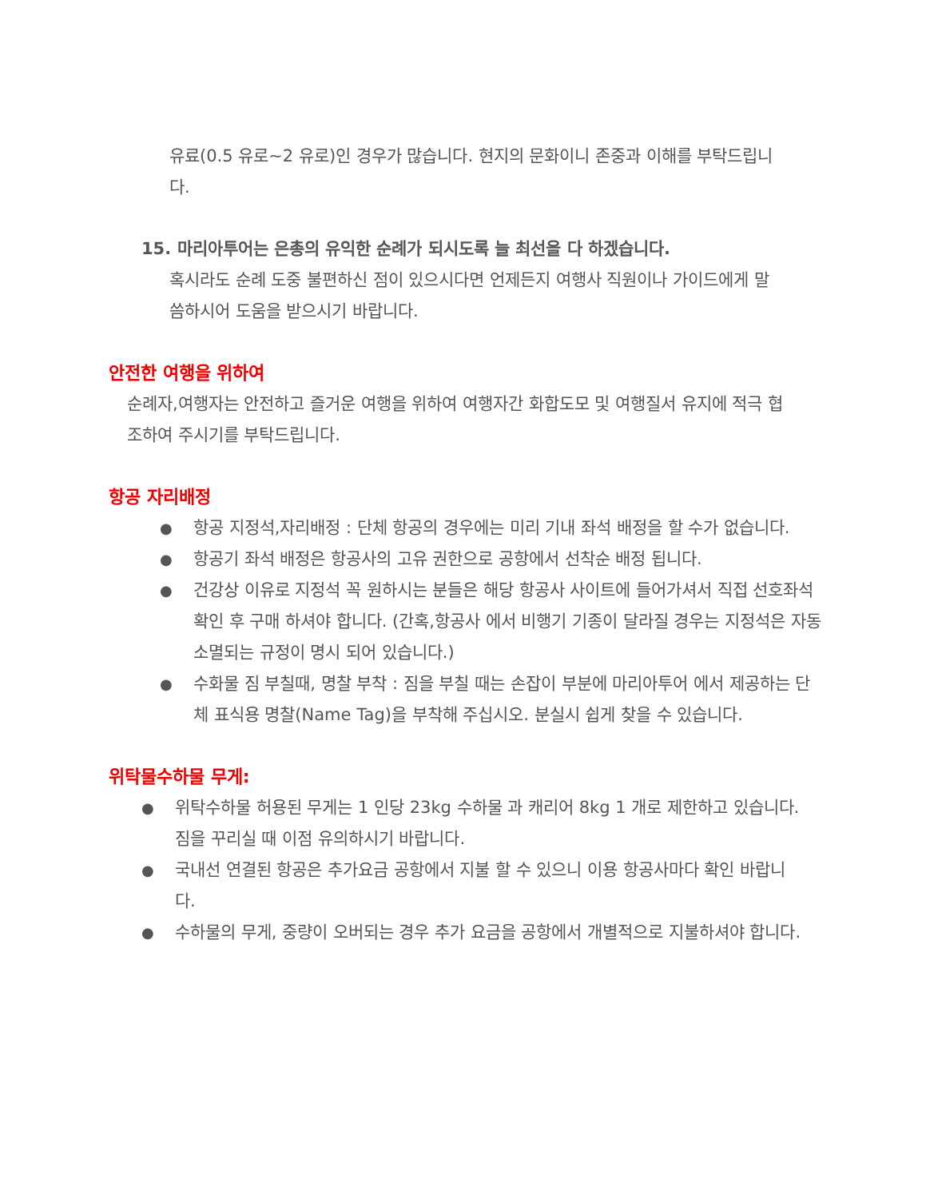유료(0.5 유로~2 유로)인 경우가 많습니다. 현지의 문화이니 존중과 이해를 부탁드립니다.
15. 마리아투어는 은총의 유익한 순례가 되시도록 늘 최선을 다 하겠습니다.
혹시라도 순례 도중 불편하신 점이 있으시다면 언제든지 여행사 직원이나 가이드에게 말씀하시어 도움을 받으시기 바랍니다.
안전한 여행을 위하여
순례자,여행자는 안전하고 즐거운 여행을 위하여 여행자간 화합도모 및 여행질서 유지에 적극 협조하여 주시기를 부탁드립니다.
항공 자리배정
● 항공 지정석,자리배정 : 단체 항공의 경우에는 미리 기내 좌석 배정을 할 수가 없습니다.
● 항공기 좌석 배정은 항공사의 고유 권한으로 공항에서 선착순 배정 됩니다.
● 건강상 이유로 지정석 꼭 원하시는 분들은 해당 항공사 사이트에 들어가셔서 직접 선호좌석 확인 후 구매 하셔야 합니다. (간혹,항공사 에서 비행기 기종이 달라질 경우는 지정석은 자동 소멸되는 규정이 명시 되어 있습니다.)
● 수화물 짐 부칠때, 명찰 부착 : 짐을 부칠 때는 손잡이 부분에 마리아투어 에서 제공하는 단체 표식용 명찰(Name Tag)을 부착해 주십시오. 분실시 쉽게 찾을 수 있습니다.
위탁물수하물 무게:
● 위탁수하물 허용된 무게는 1 인당 23kg 수하물 과 캐리어 8kg 1 개로 제한하고 있습니다. 짐을 꾸리실 때 이점 유의하시기 바랍니다.
● 국내선 연결된 항공은 추가요금 공항에서 지불 할 수 있으니 이용 항공사마다 확인 바랍니다.
● 수하물의 무게, 중량이 오버되는 경우 추가 요금을 공항에서 개별적으로 지불하셔야 합니다.